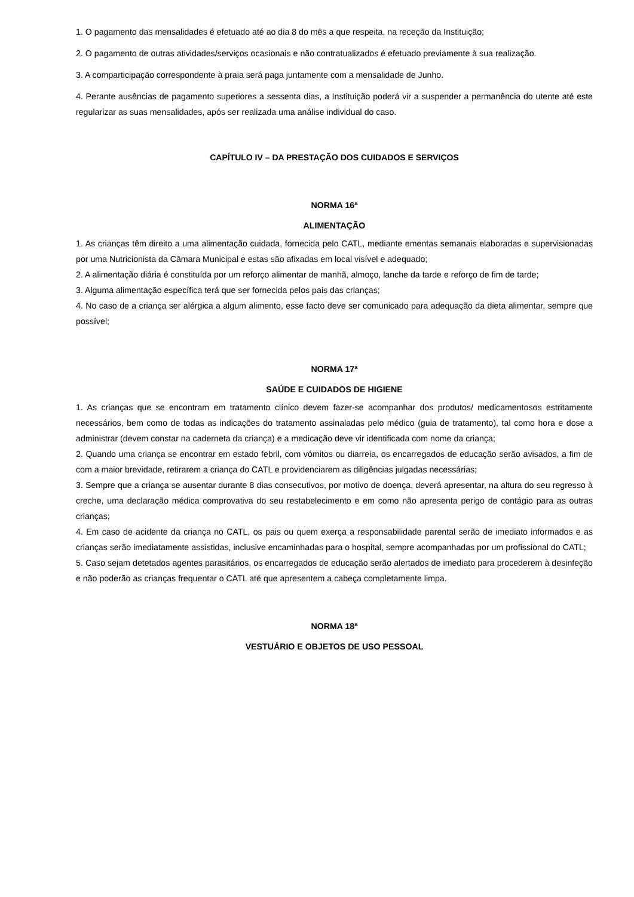1. O pagamento das mensalidades é efetuado até ao dia 8 do mês a que respeita, na receção da Instituição;
2. O pagamento de outras atividades/serviços ocasionais e não contratualizados é efetuado previamente à sua realização.
3. A comparticipação correspondente à praia será paga juntamente com a mensalidade de Junho.
4. Perante ausências de pagamento superiores a sessenta dias, a Instituição poderá vir a suspender a permanência do utente até este regularizar as suas mensalidades, após ser realizada uma análise individual do caso.
CAPÍTULO IV – DA PRESTAÇÃO DOS CUIDADOS E SERVIÇOS
NORMA 16ª
ALIMENTAÇÃO
1. As crianças têm direito a uma alimentação cuidada, fornecida pelo CATL, mediante ementas semanais elaboradas e supervisionadas por uma Nutricionista da Câmara Municipal e estas são afixadas em local visível e adequado;
2. A alimentação diária é constituída por um reforço alimentar de manhã, almoço, lanche da tarde e reforço de fim de tarde;
3. Alguma alimentação específica terá que ser fornecida pelos pais das crianças;
4. No caso de a criança ser alérgica a algum alimento, esse facto deve ser comunicado para adequação da dieta alimentar, sempre que possível;
NORMA 17ª
SAÚDE E CUIDADOS DE HIGIENE
1. As crianças que se encontram em tratamento clínico devem fazer-se acompanhar dos produtos/ medicamentosos estritamente necessários, bem como de todas as indicações do tratamento assinaladas pelo médico (guia de tratamento), tal como hora e dose a administrar (devem constar na caderneta da criança) e a medicação deve vir identificada com nome da criança;
2. Quando uma criança se encontrar em estado febril, com vómitos ou diarreia, os encarregados de educação serão avisados, a fim de com a maior brevidade, retirarem a criança do CATL e providenciarem as diligências julgadas necessárias;
3. Sempre que a criança se ausentar durante 8 dias consecutivos, por motivo de doença, deverá apresentar, na altura do seu regresso à creche, uma declaração médica comprovativa do seu restabelecimento e em como não apresenta perigo de contágio para as outras crianças;
4. Em caso de acidente da criança no CATL, os pais ou quem exerça a responsabilidade parental serão de imediato informados e as crianças serão imediatamente assistidas, inclusive encaminhadas para o hospital, sempre acompanhadas por um profissional do CATL;
5. Caso sejam detetados agentes parasitários, os encarregados de educação serão alertados de imediato para procederem à desinfeção e não poderão as crianças frequentar o CATL até que apresentem a cabeça completamente limpa.
NORMA 18ª
VESTUÁRIO E OBJETOS DE USO PESSOAL